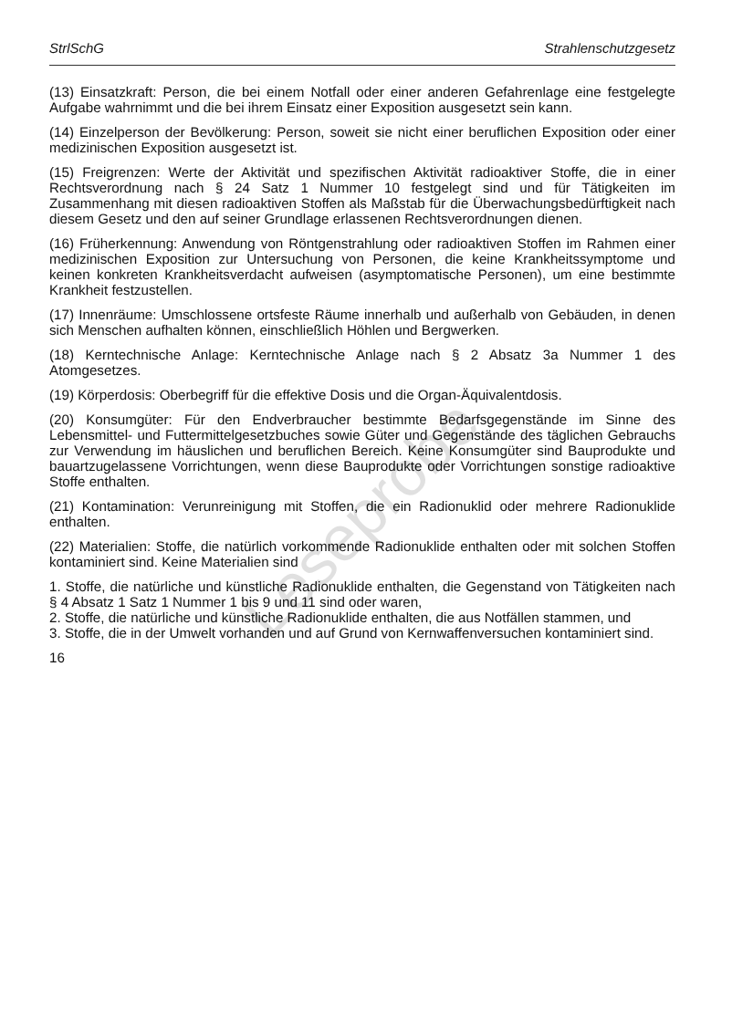StrlSchG Strahlenschutzgesetz
(13) Einsatzkraft: Person, die bei einem Notfall oder einer anderen Gefahrenlage eine festgelegte Aufgabe wahrnimmt und die bei ihrem Einsatz einer Exposition ausgesetzt sein kann.
(14) Einzelperson der Bevölkerung: Person, soweit sie nicht einer beruflichen Exposition oder einer medizinischen Exposition ausgesetzt ist.
(15) Freigrenzen: Werte der Aktivität und spezifischen Aktivität radioaktiver Stoffe, die in einer Rechtsverordnung nach § 24 Satz 1 Nummer 10 festgelegt sind und für Tätigkeiten im Zusammenhang mit diesen radioaktiven Stoffen als Maßstab für die Überwachungsbedürftigkeit nach diesem Gesetz und den auf seiner Grundlage erlassenen Rechtsverordnungen dienen.
(16) Früherkennung: Anwendung von Röntgenstrahlung oder radioaktiven Stoffen im Rahmen einer medizinischen Exposition zur Untersuchung von Personen, die keine Krankheitssymptome und keinen konkreten Krankheitsverdacht aufweisen (asymptomatische Personen), um eine bestimmte Krankheit festzustellen.
(17) Innenräume: Umschlossene ortsfeste Räume innerhalb und außerhalb von Gebäuden, in denen sich Menschen aufhalten können, einschließlich Höhlen und Bergwerken.
(18) Kerntechnische Anlage: Kerntechnische Anlage nach § 2 Absatz 3a Nummer 1 des Atomgesetzes.
(19) Körperdosis: Oberbegriff für die effektive Dosis und die Organ-Äquivalentdosis.
(20) Konsumgüter: Für den Endverbraucher bestimmte Bedarfsgegenstände im Sinne des Lebensmittel- und Futtermittelgesetzbuches sowie Güter und Gegenstände des täglichen Gebrauchs zur Verwendung im häuslichen und beruflichen Bereich. Keine Konsumgüter sind Bauprodukte und bauartzugelassene Vorrichtungen, wenn diese Bauprodukte oder Vorrichtungen sonstige radioaktive Stoffe enthalten.
(21) Kontamination: Verunreinigung mit Stoffen, die ein Radionuklid oder mehrere Radionuklide enthalten.
(22) Materialien: Stoffe, die natürlich vorkommende Radionuklide enthalten oder mit solchen Stoffen kontaminiert sind. Keine Materialien sind
1. Stoffe, die natürliche und künstliche Radionuklide enthalten, die Gegenstand von Tätigkeiten nach § 4 Absatz 1 Satz 1 Nummer 1 bis 9 und 11 sind oder waren,
2. Stoffe, die natürliche und künstliche Radionuklide enthalten, die aus Notfällen stammen, und
3. Stoffe, die in der Umwelt vorhanden und auf Grund von Kernwaffenversuchen kontaminiert sind.
16
Leseprobe